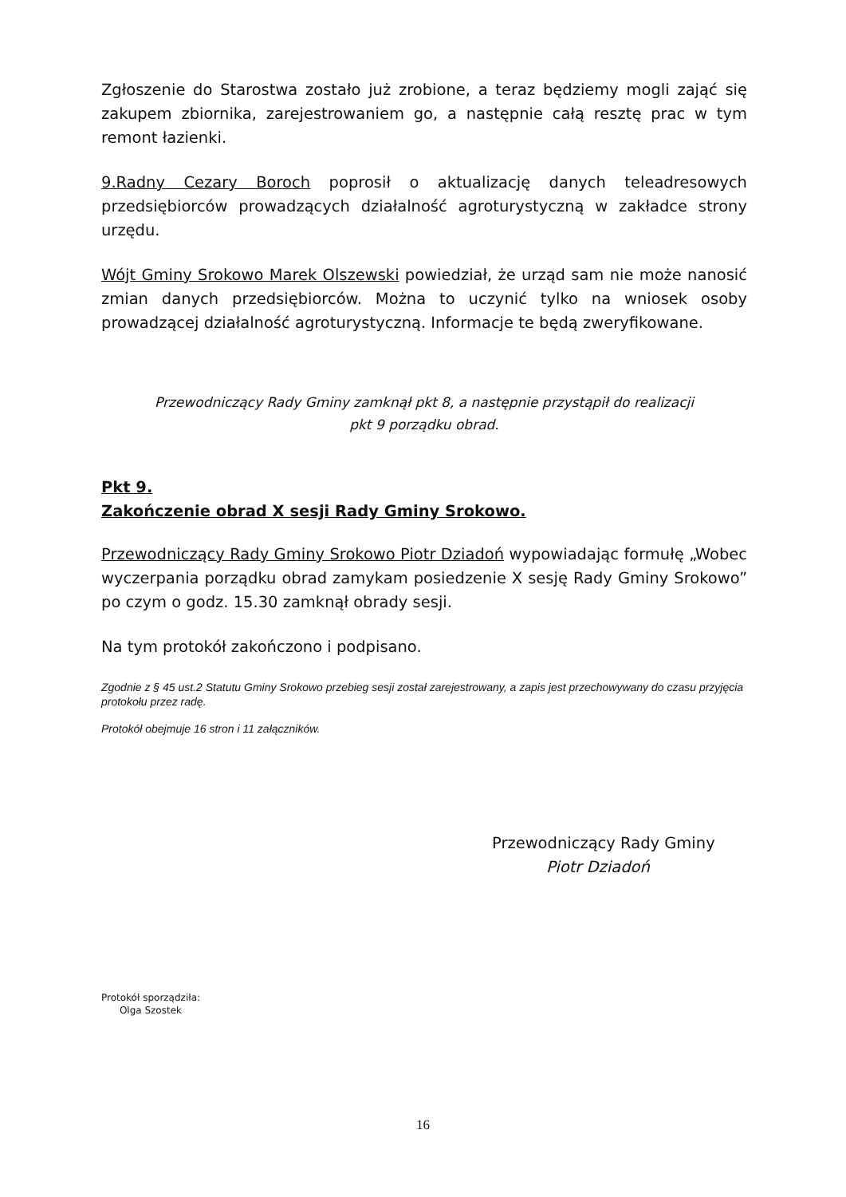Zgłoszenie do Starostwa zostało już zrobione, a teraz będziemy mogli zająć się zakupem zbiornika, zarejestrowaniem go, a następnie całą resztę prac w tym remont łazienki.
9.Radny Cezary Boroch poprosił o aktualizację danych teleadresowych przedsiębiorców prowadzących działalność agroturystyczną w zakładce strony urzędu.
Wójt Gminy Srokowo Marek Olszewski powiedział, że urząd sam nie może nanosić zmian danych przedsiębiorców. Można to uczynić tylko na wniosek osoby prowadzącej działalność agroturystyczną. Informacje te będą zweryfikowane.
Przewodniczący Rady Gminy zamknął pkt 8, a następnie przystąpił do realizacji
pkt 9 porządku obrad.
Pkt 9.
Zakończenie obrad X sesji Rady Gminy Srokowo.
Przewodniczący Rady Gminy Srokowo Piotr Dziadoń wypowiadając formułę „Wobec wyczerpania porządku obrad zamykam posiedzenie X sesję Rady Gminy Srokowo” po czym o godz. 15.30 zamknął obrady sesji.
Na tym protokół zakończono i podpisano.
Zgodnie z § 45 ust.2 Statutu Gminy Srokowo przebieg sesji został zarejestrowany, a zapis jest przechowywany do czasu przyjęcia protokołu przez radę.
Protokół obejmuje 16 stron i 11 załączników.
Przewodniczący Rady Gminy
Piotr Dziadoń
Protokół sporządziła:
Olga Szostek
16